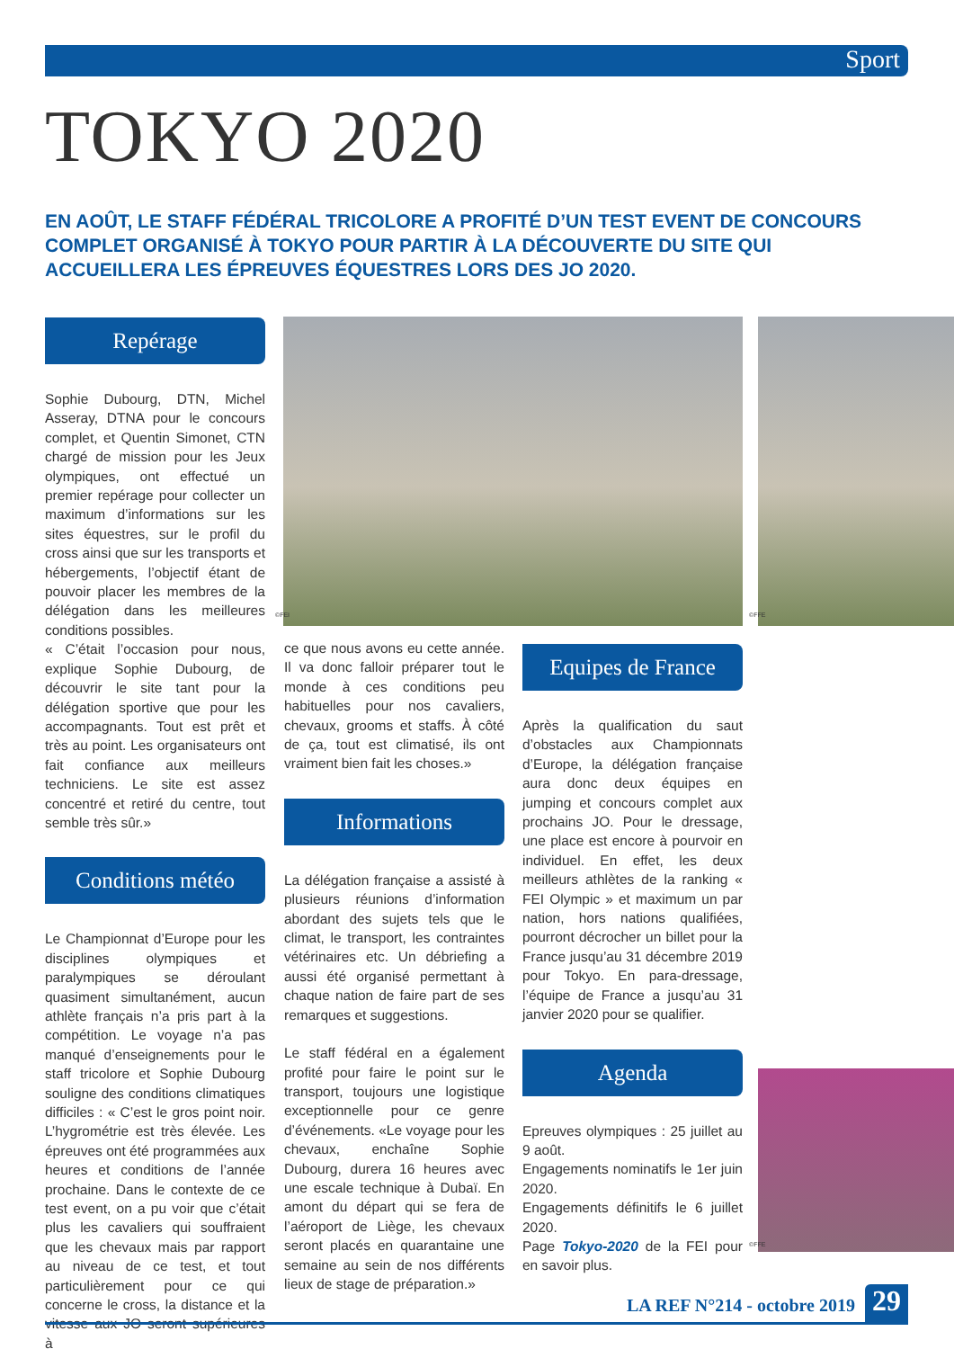Sport
TOKYO 2020
EN AOÛT, LE STAFF FÉDÉRAL TRICOLORE A PROFITÉ D’UN TEST EVENT DE CONCOURS COMPLET ORGANISÉ À TOKYO POUR PARTIR À LA DÉCOUVERTE DU SITE QUI ACCUEILLERA LES ÉPREUVES ÉQUESTRES LORS DES JO 2020.
Repérage
Sophie Dubourg, DTN, Michel Asseray, DTNA pour le concours complet, et Quentin Simonet, CTN chargé de mission pour les Jeux olympiques, ont effectué un premier repérage pour collecter un maximum d’informations sur les sites équestres, sur le profil du cross ainsi que sur les transports et hébergements, l’objectif étant de pouvoir placer les membres de la délégation dans les meilleures conditions possibles.
« C’était l’occasion pour nous, explique Sophie Dubourg, de découvrir le site tant pour la délégation sportive que pour les accompagnants. Tout est prêt et très au point. Les organisateurs ont fait confiance aux meilleurs techniciens. Le site est assez concentré et retiré du centre, tout semble très sûr.»
Conditions météo
Le Championnat d’Europe pour les disciplines olympiques et paralympiques se déroulant quasiment simultanément, aucun athlète français n’a pris part à la compétition. Le voyage n’a pas manqué d’enseignements pour le staff tricolore et Sophie Dubourg souligne des conditions climatiques difficiles : « C’est le gros point noir. L’hygrométrie est très élevée. Les épreuves ont été programmées aux heures et conditions de l’année prochaine. Dans le contexte de ce test event, on a pu voir que c’était plus les cavaliers qui souffraient que les chevaux mais par rapport au niveau de ce test, et tout particulièrement pour ce qui concerne le cross, la distance et la vitesse aux JO seront supérieures à
©FEI
ce que nous avons eu cette année. Il va donc falloir préparer tout le monde à ces conditions peu habituelles pour nos cavaliers, chevaux, grooms et staffs. À côté de ça, tout est climatisé, ils ont vraiment bien fait les choses.»
Informations
La délégation française a assisté à plusieurs réunions d’information abordant des sujets tels que le climat, le transport, les contraintes vétérinaires etc. Un débriefing a aussi été organisé permettant à chaque nation de faire part de ses remarques et suggestions.
Le staff fédéral en a également profité pour faire le point sur le transport, toujours une logistique exceptionnelle pour ce genre d’événements. «Le voyage pour les chevaux, enchaîne Sophie Dubourg, durera 16 heures avec une escale technique à Dubaï. En amont du départ qui se fera de l’aéroport de Liège, les chevaux seront placés en quarantaine une semaine au sein de nos différents lieux de stage de préparation.»
©FFE
Equipes de France
Après la qualification du saut d’obstacles aux Championnats d’Europe, la délégation française aura donc deux équipes en jumping et concours complet aux prochains JO. Pour le dressage, une place est encore à pourvoir en individuel. En effet, les deux meilleurs athlètes de la ranking « FEI Olympic » et maximum un par nation, hors nations qualifiées, pourront décrocher un billet pour la France jusqu’au 31 décembre 2019 pour Tokyo. En para-dressage, l’équipe de France a jusqu’au 31 janvier 2020 pour se qualifier.
Agenda
Epreuves olympiques : 25 juillet au 9 août.
Engagements nominatifs le 1er juin 2020.
Engagements définitifs le 6 juillet 2020.
Page Tokyo-2020 de la FEI pour en savoir plus.
©FFE
LA REF N°214 - octobre 2019 29